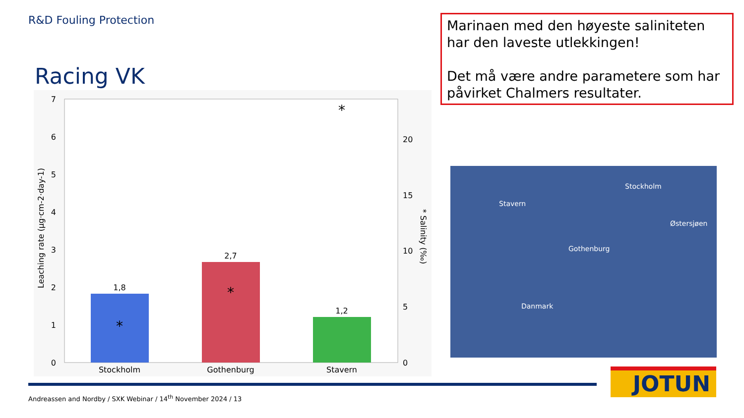R&D Fouling Protection
Racing VK
Marinaen med den høyeste saliniteten har den laveste utlekkingen!
Det må være andre parametere som har påvirket Chalmers resultater.
0
1
2
3
4
5
6
7
Leaching rate (µg·cm-2·day-1)
0
5
10
15
20
* Salinity (‰)
1,8
2,7
1,2
*
*
*
Stockholm
Gothenburg
Stavern
Stockholm
Stavern
Østersjøen
Gothenburg
Danmark
Andreassen and Nordby / SXK Webinar / 14<sup>th</sup> November 2024 / 13
JOTUN